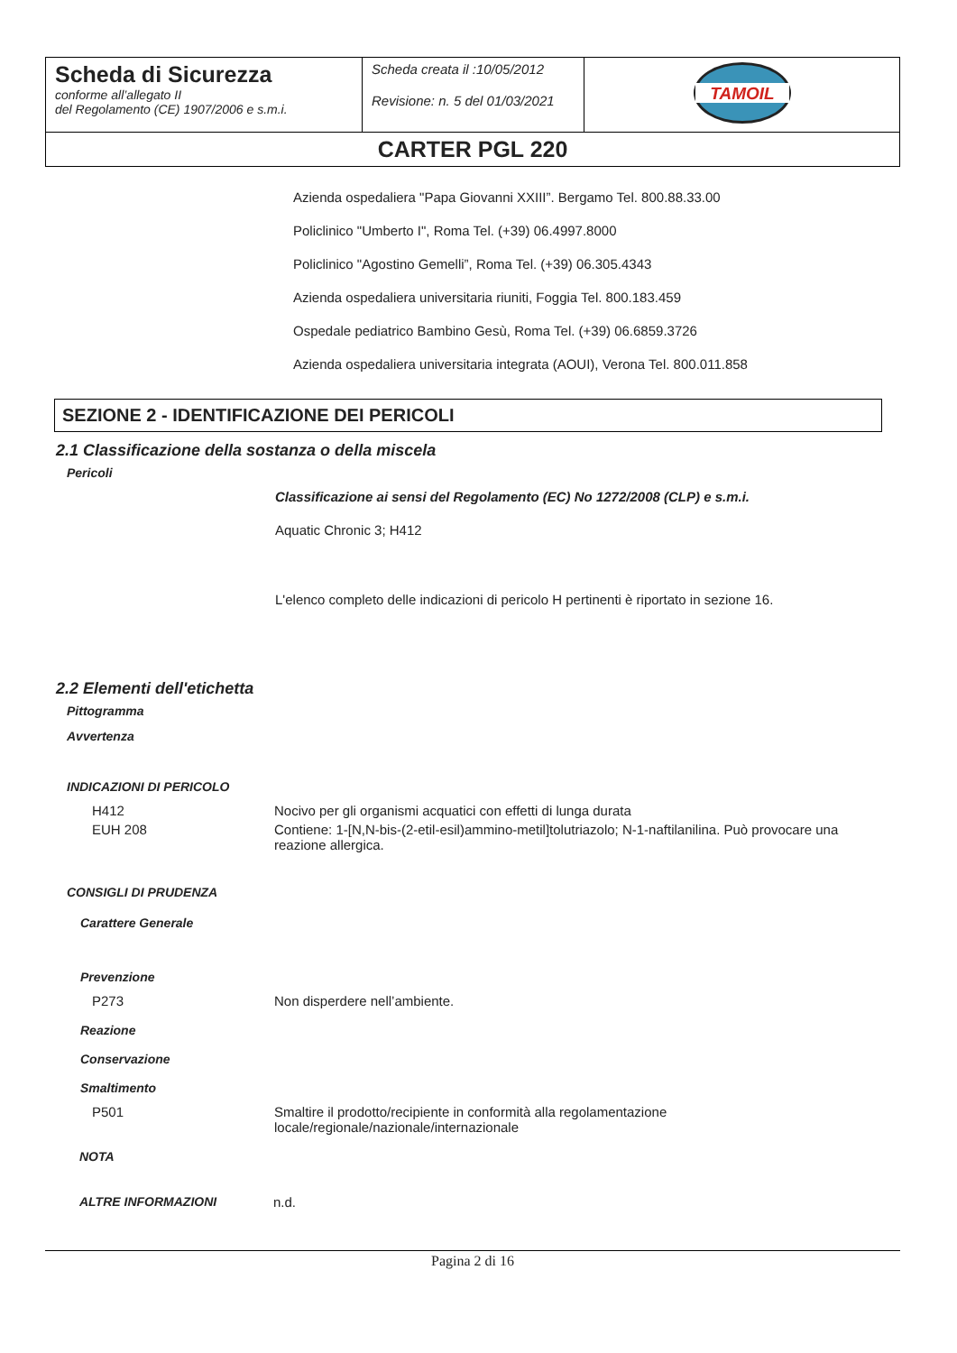| Scheda di Sicurezza conforme all’allegato II del Regolamento (CE) 1907/2006 e s.m.i. | Scheda creata il :10/05/2012 Revisione: n. 5 del 01/03/2021 | TAMOIL |
| CARTER PGL 220 | | |
Azienda ospedaliera "Papa Giovanni XXIII”. Bergamo Tel. 800.88.33.00
Policlinico "Umberto I", Roma Tel. (+39) 06.4997.8000
Policlinico "Agostino Gemelli”, Roma Tel. (+39) 06.305.4343
Azienda ospedaliera universitaria riuniti, Foggia Tel. 800.183.459
Ospedale pediatrico Bambino Gesù, Roma Tel. (+39) 06.6859.3726
Azienda ospedaliera universitaria integrata (AOUI), Verona Tel. 800.011.858
SEZIONE 2 - IDENTIFICAZIONE DEI PERICOLI
2.1 Classificazione della sostanza o della miscela
Pericoli
Classificazione ai sensi del Regolamento (EC) No 1272/2008 (CLP) e s.m.i.
Aquatic Chronic 3; H412
L'elenco completo delle indicazioni di pericolo H pertinenti è riportato in sezione 16.
2.2 Elementi dell'etichetta
Pittogramma
Avvertenza
INDICAZIONI DI PERICOLO
H412 Nocivo per gli organismi acquatici con effetti di lunga durata
EUH 208 Contiene: 1-[N,N-bis-(2-etil-esil)ammino-metil]tolutriazolo; N-1-naftilanilina. Può provocare una reazione allergica.
CONSIGLI DI PRUDENZA
Carattere Generale
Prevenzione
P273 Non disperdere nell’ambiente.
Reazione
Conservazione
Smaltimento
P501 Smaltire il prodotto/recipiente in conformità alla regolamentazione locale/regionale/nazionale/internazionale
NOTA
ALTRE INFORMAZIONI n.d.
Pagina 2 di 16